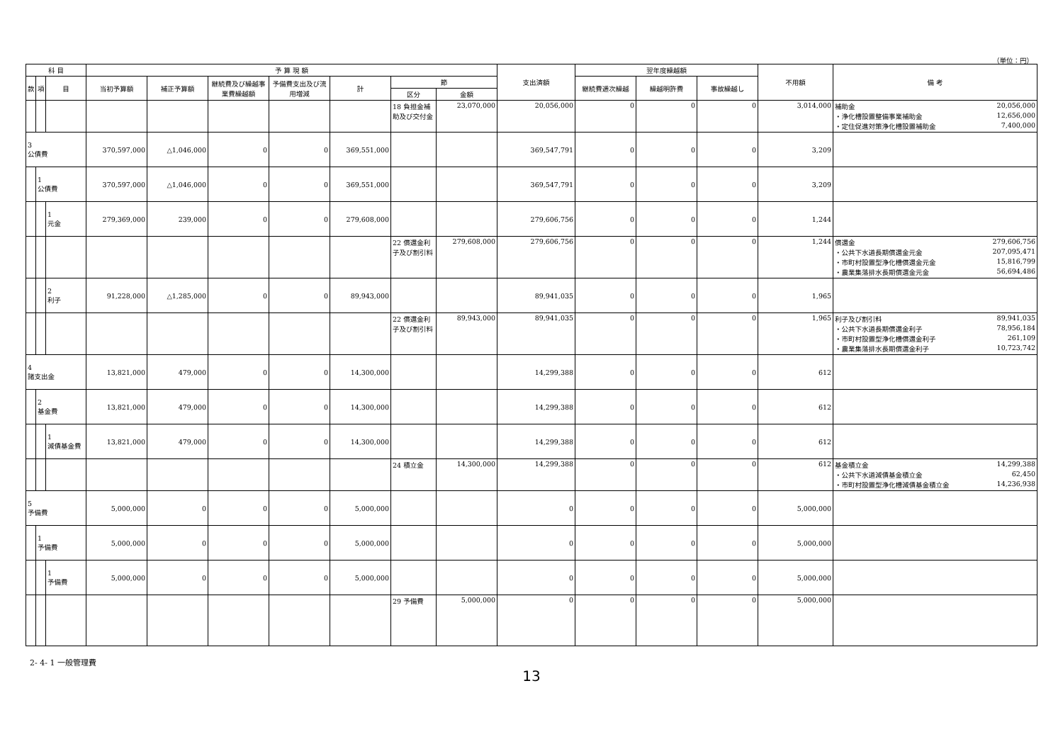（単位：円）
| 科 目 | | | 予 算 現 額 | | | | | | | 支出済額 | 翌年度繰越額 | | | 不用額 | 備 考 |
| --- | --- | --- | --- | --- | --- | --- | --- | --- | --- | --- | --- | --- | --- | --- | --- |
| 款 | 項 | 目 | 当初予算額 | 補正予算額 | 継続費及び繰越事業費繰越額 | 予備費支出及び流用増減 | 計 | 節 | | | 継続費逓次繰越 | 繰越明許費 | 事故繰越し | | |
| | | | | | | | | 区分 | 金額 | | | | | | |
| | | | | | | | | 18 負担金補助及び交付金 | 23,070,000 | 20,056,000 | 0 | 0 | 0 | 3,014,000 | 補助金 20,056,000 ・浄化槽設置整備事業補助金 12,656,000 ・定住促進対策浄化槽設置補助金 7,400,000 |
| 3 公債費 | | | 370,597,000 | △1,046,000 | 0 | 0 | 369,551,000 | | | 369,547,791 | 0 | 0 | 0 | 3,209 | |
| | 1 公債費 | | 370,597,000 | △1,046,000 | 0 | 0 | 369,551,000 | | | 369,547,791 | 0 | 0 | 0 | 3,209 | |
| | | 1 元金 | 279,369,000 | 239,000 | 0 | 0 | 279,608,000 | | | 279,606,756 | 0 | 0 | 0 | 1,244 | |
| | | | | | | | | 22 償還金利子及び割引料 | 279,608,000 | 279,606,756 | 0 | 0 | 0 | 1,244 | 償還金 279,606,756 ・公共下水道長期償還金元金 207,095,471 ・市町村設置型浄化槽償還金元金 15,816,799 ・農業集落排水長期償還金元金 56,694,486 |
| | | 2 利子 | 91,228,000 | △1,285,000 | 0 | 0 | 89,943,000 | | | 89,941,035 | 0 | 0 | 0 | 1,965 | |
| | | | | | | | | 22 償還金利子及び割引料 | 89,943,000 | 89,941,035 | 0 | 0 | 0 | 1,965 | 利子及び割引料 89,941,035 ・公共下水道長期償還金利子 78,956,184 ・市町村設置型浄化槽償還金利子 261,109 ・農業集落排水長期償還金利子 10,723,742 |
| 4 諸支出金 | | | 13,821,000 | 479,000 | 0 | 0 | 14,300,000 | | | 14,299,388 | 0 | 0 | 0 | 612 | |
| | 2 基金費 | | 13,821,000 | 479,000 | 0 | 0 | 14,300,000 | | | 14,299,388 | 0 | 0 | 0 | 612 | |
| | | 1 減債基金費 | 13,821,000 | 479,000 | 0 | 0 | 14,300,000 | | | 14,299,388 | 0 | 0 | 0 | 612 | |
| | | | | | | | | 24 積立金 | 14,300,000 | 14,299,388 | 0 | 0 | 0 | 612 | 基金積立金 14,299,388 ・公共下水道減債基金積立金 62,450 ・市町村設置型浄化槽減債基金積立金 14,236,938 |
| 5 予備費 | | | 5,000,000 | 0 | 0 | 0 | 5,000,000 | | | 0 | 0 | 0 | 0 | 5,000,000 | |
| | 1 予備費 | | 5,000,000 | 0 | 0 | 0 | 5,000,000 | | | 0 | 0 | 0 | 0 | 5,000,000 | |
| | | 1 予備費 | 5,000,000 | 0 | 0 | 0 | 5,000,000 | | | 0 | 0 | 0 | 0 | 5,000,000 | |
| | | | | | | | | 29 予備費 | 5,000,000 | 0 | 0 | 0 | 0 | 5,000,000 | |
2- 4- 1 一般管理費
13